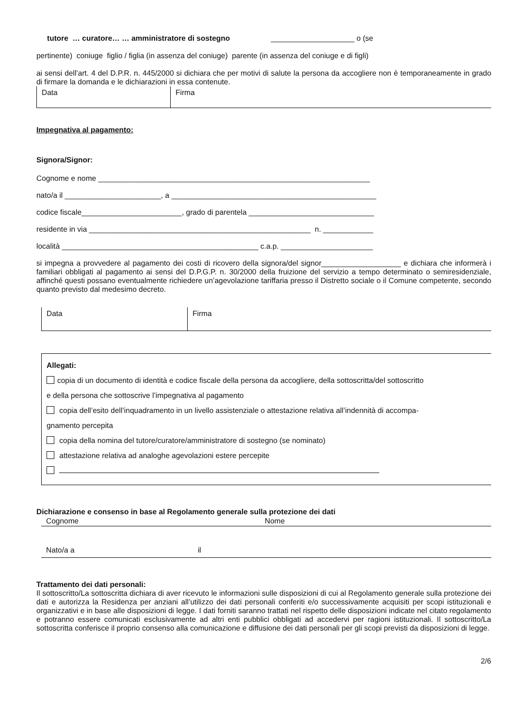tutore … curatore… … amministratore di sostegno ____________________ o (se
pertinente) coniuge figlio / figlia (in assenza del coniuge) parente (in assenza del coniuge e di figli)
ai sensi dell’art. 4 del D.P.R. n. 445/2000 si dichiara che per motivi di salute la persona da accogliere non è temporaneamente in grado di firmare la domanda e le dichiarazioni in essa contenute.
| Data | Firma |
Impegnativa al pagamento:
Signora/Signor:
Cognome e nome _________________________________________________________________
nato/a il _______________________, a _________________________________________________
codice fiscale________________________, grado di parentela ______________________________
residente in via _____________________________________________________ n. ____________
località _______________________________________________ c.a.p. ______________________
si impegna a provvedere al pagamento dei costi di ricovero della signora/del signor___________________ e dichiara che informerà i familiari obbligati al pagamento ai sensi del D.P.G.P. n. 30/2000 della fruizione del servizio a tempo determinato o semiresidenziale, affinché questi possano eventualmente richiedere un’agevolazione tariffaria presso il Distretto sociale o il Comune competente, secondo quanto previsto dal medesimo decreto.
| Data | Firma |
Allegati:
copia di un documento di identità e codice fiscale della persona da accogliere, della sottoscritta/del sottoscritto
e della persona che sottoscrive l’impegnativa al pagamento
copia dell’esito dell’inquadramento in un livello assistenziale o attestazione relativa all’indennità di accompa-
gnamento percepita
copia della nomina del tutore/curatore/amministratore di sostegno (se nominato)
attestazione relativa ad analoghe agevolazioni estere percepite
Dichiarazione e consenso in base al Regolamento generale sulla protezione dei dati
| Cognome | Nome |
| Nato/a a il | |
Trattamento dei dati personali:
Il sottoscritto/La sottoscritta dichiara di aver ricevuto le informazioni sulle disposizioni di cui al Regolamento generale sulla protezione dei dati e autorizza la Residenza per anziani all’utilizzo dei dati personali conferiti e/o successivamente acquisiti per scopi istituzionali e organizzativi e in base alle disposizioni di legge. I dati forniti saranno trattati nel rispetto delle disposizioni indicate nel citato regolamento e potranno essere comunicati esclusivamente ad altri enti pubblici obbligati ad accedervi per ragioni istituzionali. Il sottoscritto/La sottoscritta conferisce il proprio consenso alla comunicazione e diffusione dei dati personali per gli scopi previsti da disposizioni di legge.
2/6